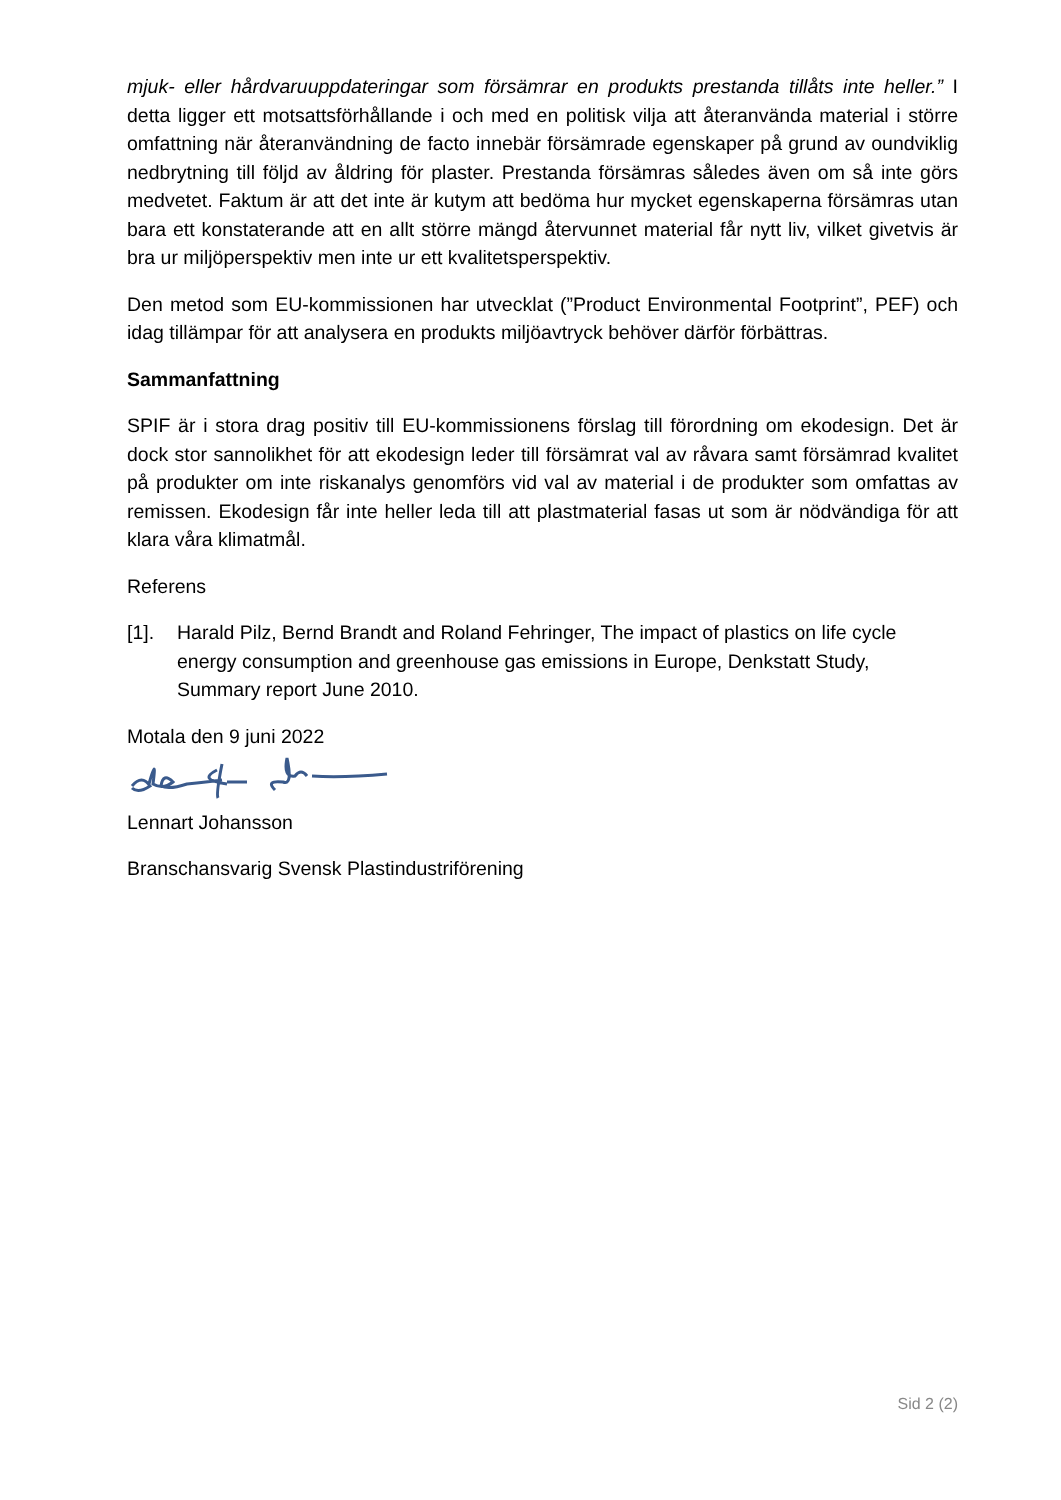mjuk- eller hårdvaruuppdateringar som försämrar en produkts prestanda tillåts inte heller.” I detta ligger ett motsattsförhållande i och med en politisk vilja att återanvända material i större omfattning när återanvändning de facto innebär försämrade egenskaper på grund av oundviklig nedbrytning till följd av åldring för plaster. Prestanda försämras således även om så inte görs medvetet. Faktum är att det inte är kutym att bedöma hur mycket egenskaperna försämras utan bara ett konstaterande att en allt större mängd återvunnet material får nytt liv, vilket givetvis är bra ur miljöperspektiv men inte ur ett kvalitetsperspektiv.
Den metod som EU-kommissionen har utvecklat (”Product Environmental Footprint”, PEF) och idag tillämpar för att analysera en produkts miljöavtryck behöver därför förbättras.
Sammanfattning
SPIF är i stora drag positiv till EU-kommissionens förslag till förordning om ekodesign. Det är dock stor sannolikhet för att ekodesign leder till försämrat val av råvara samt försämrad kvalitet på produkter om inte riskanalys genomförs vid val av material i de produkter som omfattas av remissen. Ekodesign får inte heller leda till att plastmaterial fasas ut som är nödvändiga för att klara våra klimatmål.
Referens
[1]. Harald Pilz, Bernd Brandt and Roland Fehringer, The impact of plastics on life cycle energy consumption and greenhouse gas emissions in Europe, Denkstatt Study, Summary report June 2010.
Motala den 9 juni 2022
Lennart Johansson
Branschansvarig Svensk Plastindustriförening
Sid 2 (2)